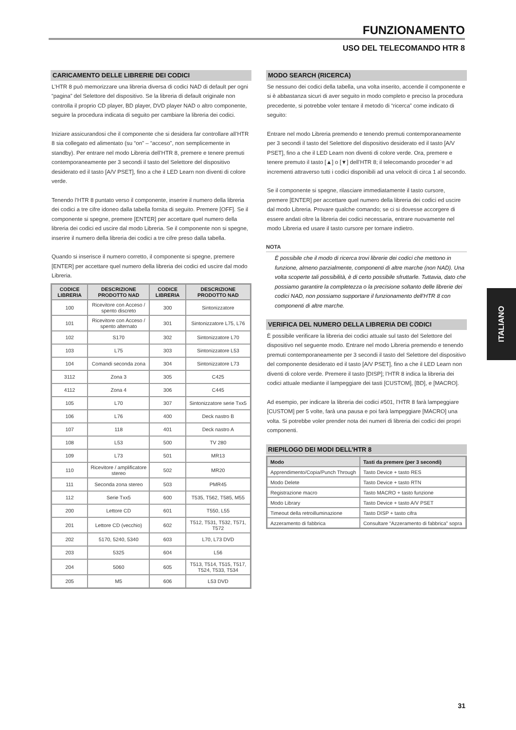FUNZIONAMENTO
USO DEL TELECOMANDO HTR 8
CARICAMENTO DELLE LIBRERIE DEI CODICI
L’HTR 8 può memorizzare una libreria diversa di codici NAD di default per ogni “pagina” del Selettore del dispositivo. Se la libreria di default originale non controlla il proprio CD player, BD player, DVD player NAD o altro componente, seguire la procedura indicata di seguito per cambiare la libreria dei codici.
Iniziare assicurandosi che il componente che si desidera far controllare all’HTR 8 sia collegato ed alimentato (su “on” – “acceso”, non semplicemente in standby). Per entrare nel modo Libreria dell’HTR 8, premere e tenere premuti contemporaneamente per 3 secondi il tasto del Selettore del dispositivo desiderato ed il tasto [A/V PSET], fino a che il LED Learn non diventi di colore verde.
Tenendo l’HTR 8 puntato verso il componente, inserire il numero della libreria dei codici a tre cifre idoneo dalla tabella fornita di seguito. Premere [OFF]. Se il componente si spegne, premere [ENTER] per accettare quel numero della libreria dei codici ed uscire dal modo Libreria. Se il componente non si spegne, inserire il numero della libreria dei codici a tre cifre preso dalla tabella.
Quando si inserisce il numero corretto, il componente si spegne, premere [ENTER] per accettare quel numero della libreria dei codici ed uscire dal modo Libreria.
| CODICE LIBRERIA | DESCRIZIONE PRODOTTO NAD | CODICE LIBRERIA | DESCRIZIONE PRODOTTO NAD |
| --- | --- | --- | --- |
| 100 | Ricevitore con Acceso / spento discreto | 300 | Sintonizzatore |
| 101 | Ricevitore con Acceso / spento alternato | 301 | Sintonizzatore L75, L76 |
| 102 | S170 | 302 | Sintonizzatore L70 |
| 103 | L75 | 303 | Sintonizzatore L53 |
| 104 | Comandi seconda zona | 304 | Sintonizzatore L73 |
| 3112 | Zona 3 | 305 | C425 |
| 4112 | Zona 4 | 306 | C445 |
| 105 | L70 | 307 | Sintonizzatore serie Txx5 |
| 106 | L76 | 400 | Deck nastro B |
| 107 | 118 | 401 | Deck nastro A |
| 108 | L53 | 500 | TV 280 |
| 109 | L73 | 501 | MR13 |
| 110 | Ricevitore / amplificatore stereo | 502 | MR20 |
| 111 | Seconda zona stereo | 503 | PMR45 |
| 112 | Serie Txx5 | 600 | T535, T562, T585, M55 |
| 200 | Lettore CD | 601 | T550, L55 |
| 201 | Lettore CD (vecchio) | 602 | T512, T531, T532, T571, T572 |
| 202 | 5170, 5240, 5340 | 603 | L70, L73 DVD |
| 203 | 5325 | 604 | L56 |
| 204 | 5060 | 605 | T513, T514, T515, T517, T524, T533, T534 |
| 205 | M5 | 606 | L53 DVD |
MODO SEARCH (RICERCA)
Se nessuno dei codici della tabella, una volta inserito, accende il componente e si è abbastanza sicuri di aver seguito in modo completo e preciso la procedura precedente, si potrebbe voler tentare il metodo di “ricerca” come indicato di seguito:
Entrare nel modo Libreria premendo e tenendo premuti contemporaneamente per 3 secondi il tasto del Selettore del dispositivo desiderato ed il tasto [A/V PSET], fino a che il LED Learn non diventi di colore verde. Ora, premere e tenere premuto il tasto [▲] o [▼] dell’HTR 8; il telecomando proceder¨¤ ad incrementi attraverso tutti i codici disponibili ad una velocit di circa 1 al secondo.
Se il componente si spegne, rilasciare immediatamente il tasto cursore, premere [ENTER] per accettare quel numero della libreria dei codici ed uscire dal modo Libreria. Provare qualche comando; se ci si dovesse accorgere di essere andati oltre la libreria dei codici necessaria, entrare nuovamente nel modo Libreria ed usare il tasto cursore per tornare indietro.
NOTA
È possibile che il modo di ricerca trovi librerie dei codici che mettono in funzione, almeno parzialmente, componenti di altre marche (non NAD). Una volta scoperte tali possibilità, è di certo possibile sfruttarle. Tuttavia, dato che possiamo garantire la completezza o la precisione soltanto delle librerie dei codici NAD, non possiamo supportare il funzionamento dell’HTR 8 con componenti di altre marche.
VERIFICA DEL NUMERO DELLA LIBRERIA DEI CODICI
È possibile verificare la libreria dei codici attuale sul tasto del Selettore del dispositivo nel seguente modo. Entrare nel modo Libreria premendo e tenendo premuti contemporaneamente per 3 secondi il tasto del Selettore del dispositivo del componente desiderato ed il tasto [A/V PSET], fino a che il LED Learn non diventi di colore verde. Premere il tasto [DISP]; l’HTR 8 indica la libreria dei codici attuale mediante il lampeggiare dei tasti [CUSTOM], [BD], e [MACRO].
Ad esempio, per indicare la libreria dei codici #501, l’HTR 8 farà lampeggiare [CUSTOM] per 5 volte, farà una pausa e poi farà lampeggiare [MACRO] una volta. Si potrebbe voler prender nota dei numeri di libreria dei codici dei propri componenti.
RIEPILOGO DEI MODI DELL’HTR 8
| Modo | Tasti da premere (per 3 secondi) |
| --- | --- |
| Apprendimento/Copia/Punch Through | Tasto Device + tasto RES |
| Modo Delete | Tasto Device + tasto RTN |
| Registrazione macro | Tasto MACRO + tasto funzione |
| Modo Library | Tasto Device + tasto A/V PSET |
| Timeout della retroilluminazione | Tasto DISP + tasto cifra |
| Azzeramento di fabbrica | Consultare “Azzeramento di fabbrica” sopra |
ITALIANO
31